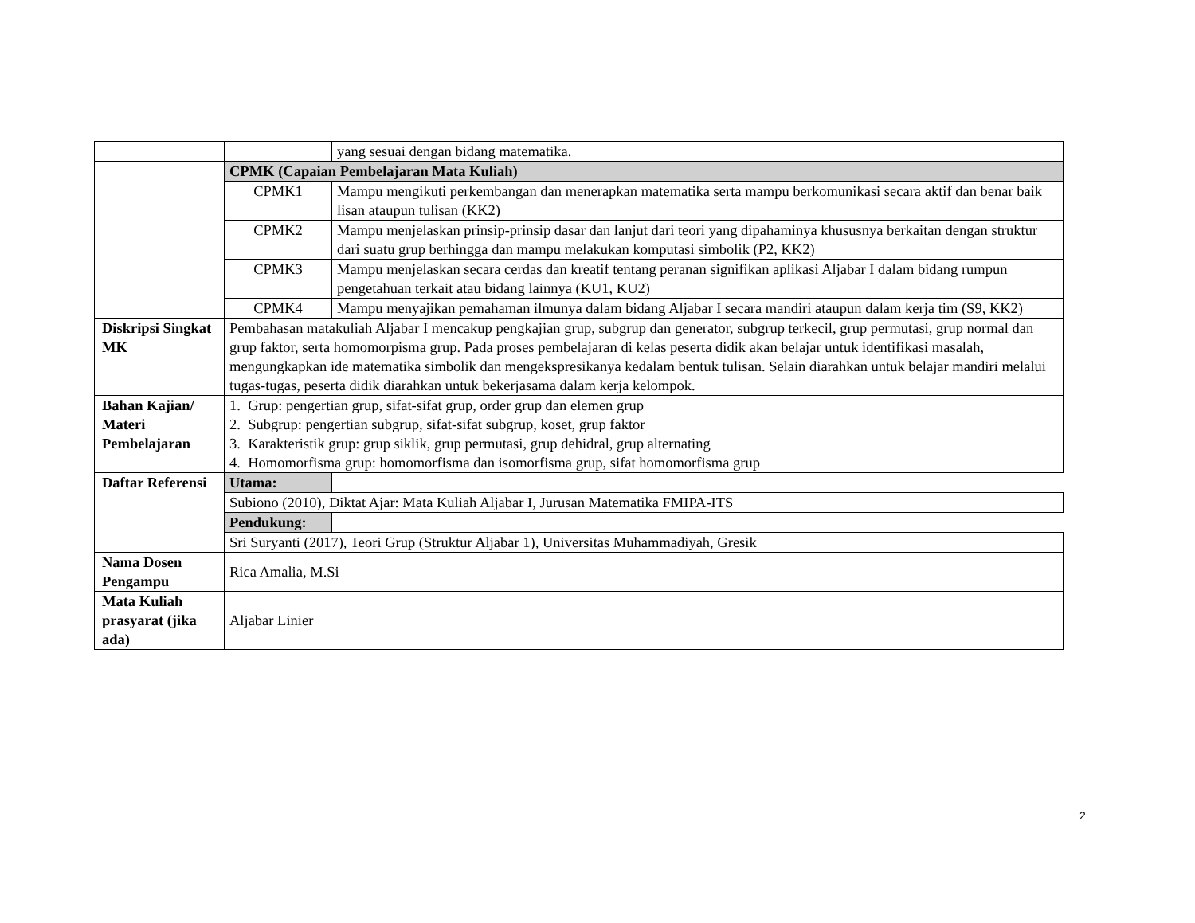| | | yang sesuai dengan bidang matematika. |
| | CPMK (Capaian Pembelajaran Mata Kuliah) | |
| | CPMK1 | Mampu mengikuti perkembangan dan menerapkan matematika serta mampu berkomunikasi secara aktif dan benar baik lisan ataupun tulisan (KK2) |
| | CPMK2 | Mampu menjelaskan prinsip-prinsip dasar dan lanjut dari teori yang dipahaminya khususnya berkaitan dengan struktur dari suatu grup berhingga dan mampu melakukan komputasi simbolik (P2, KK2) |
| | CPMK3 | Mampu menjelaskan secara cerdas dan kreatif tentang peranan signifikan aplikasi Aljabar I dalam bidang rumpun pengetahuan terkait atau bidang lainnya (KU1, KU2) |
| | CPMK4 | Mampu menyajikan pemahaman ilmunya dalam bidang Aljabar I secara mandiri ataupun dalam kerja tim (S9, KK2) |
| Diskripsi Singkat MK | Pembahasan matakuliah Aljabar I mencakup pengkajian grup, subgrup dan generator, subgrup terkecil, grup permutasi, grup normal dan grup faktor, serta homomorpisma grup. Pada proses pembelajaran di kelas peserta didik akan belajar untuk identifikasi masalah, mengungkapkan ide matematika simbolik dan mengekspresikanya kedalam bentuk tulisan. Selain diarahkan untuk belajar mandiri melalui tugas-tugas, peserta didik diarahkan untuk bekerjasama dalam kerja kelompok. | |
| Bahan Kajian/ Materi Pembelajaran | 1. Grup: pengertian grup, sifat-sifat grup, order grup dan elemen grup 2. Subgrup: pengertian subgrup, sifat-sifat subgrup, koset, grup faktor 3. Karakteristik grup: grup siklik, grup permutasi, grup dehidral, grup alternating 4. Homomorfisma grup: homomorfisma dan isomorfisma grup, sifat homomorfisma grup | |
| Daftar Referensi | Utama: | |
| | Subiono (2010), Diktat Ajar: Mata Kuliah Aljabar I, Jurusan Matematika FMIPA-ITS | |
| | Pendukung: | |
| | Sri Suryanti (2017), Teori Grup (Struktur Aljabar 1), Universitas Muhammadiyah, Gresik | |
| Nama Dosen Pengampu | Rica Amalia, M.Si | |
| Mata Kuliah prasyarat (jika ada) | Aljabar Linier | |
2